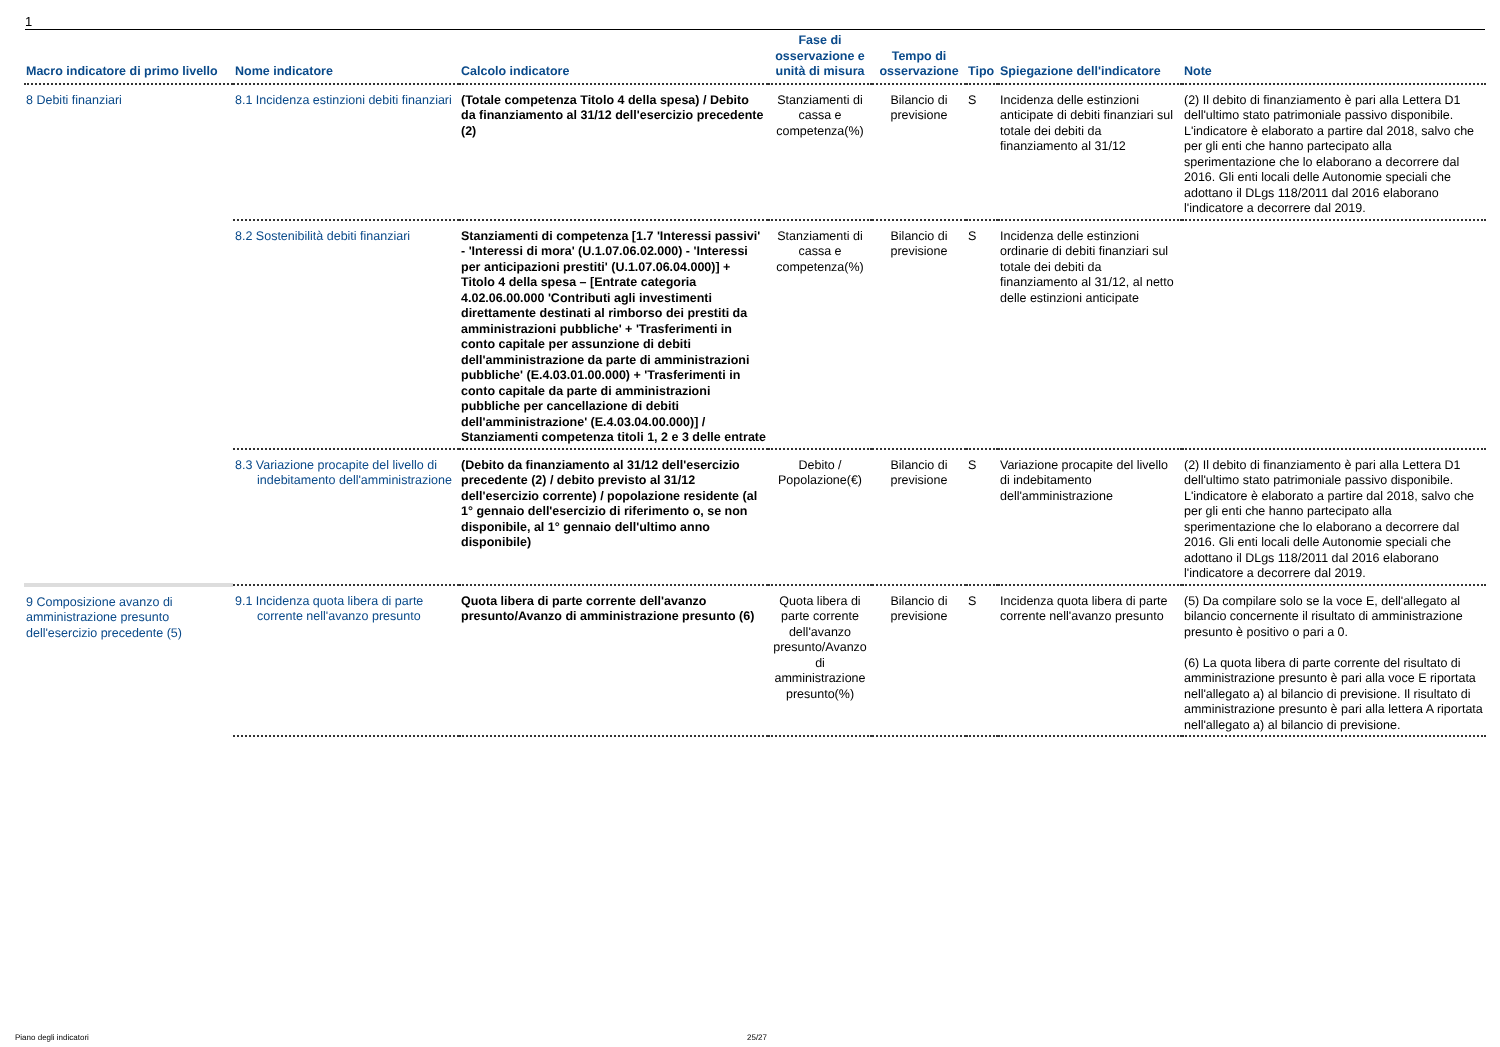1
| Macro indicatore di primo livello | Nome indicatore | Calcolo indicatore | Fase di osservazione e unità di misura | Tempo di osservazione | Tipo | Spiegazione dell'indicatore | Note |
| --- | --- | --- | --- | --- | --- | --- | --- |
| 8 Debiti finanziari | 8.1 Incidenza estinzioni debiti finanziari | (Totale competenza Titolo 4 della spesa) / Debito da finanziamento al 31/12 dell'esercizio precedente (2) | Stanziamenti di cassa e competenza(%) | Bilancio di previsione | S | Incidenza delle estinzioni anticipate di debiti finanziari sul totale dei debiti da finanziamento al 31/12 | (2) Il debito di finanziamento è pari alla Lettera D1 dell'ultimo stato patrimoniale passivo disponibile. L'indicatore è elaborato a partire dal 2018, salvo che per gli enti che hanno partecipato alla sperimentazione che lo elaborano a decorrere dal 2016. Gli enti locali delle Autonomie speciali che adottano il DLgs 118/2011 dal 2016 elaborano l'indicatore a decorrere dal 2019. |
| | 8.2 Sostenibilità debiti finanziari | Stanziamenti di competenza [1.7 'Interessi passivi' - 'Interessi di mora' (U.1.07.06.02.000) - 'Interessi per anticipazioni prestiti' (U.1.07.06.04.000)] + Titolo 4 della spesa – [Entrate categoria 4.02.06.00.000 'Contributi agli investimenti direttamente destinati al rimborso dei prestiti da amministrazioni pubbliche' + 'Trasferimenti in conto capitale per assunzione di debiti dell'amministrazione da parte di amministrazioni pubbliche' (E.4.03.01.00.000) + 'Trasferimenti in conto capitale da parte di amministrazioni pubbliche per cancellazione di debiti dell'amministrazione' (E.4.03.04.00.000)] / Stanziamenti competenza titoli 1, 2 e 3 delle entrate | Stanziamenti di cassa e competenza(%) | Bilancio di previsione | S | Incidenza delle estinzioni ordinarie di debiti finanziari sul totale dei debiti da finanziamento al 31/12, al netto delle estinzioni anticipate | |
| | 8.3 Variazione procapite del livello di indebitamento dell'amministrazione | (Debito da finanziamento al 31/12 dell'esercizio precedente (2) / debito previsto al 31/12 dell'esercizio corrente) / popolazione residente (al 1° gennaio dell'esercizio di riferimento o, se non disponibile, al 1° gennaio dell'ultimo anno disponibile) | Debito / Popolazione(€) | Bilancio di previsione | S | Variazione procapite del livello di indebitamento dell'amministrazione | (2) Il debito di finanziamento è pari alla Lettera D1 dell'ultimo stato patrimoniale passivo disponibile. L'indicatore è elaborato a partire dal 2018, salvo che per gli enti che hanno partecipato alla sperimentazione che lo elaborano a decorrere dal 2016. Gli enti locali delle Autonomie speciali che adottano il DLgs 118/2011 dal 2016 elaborano l'indicatore a decorrere dal 2019. |
| 9 Composizione avanzo di amministrazione presunto dell'esercizio precedente (5) | 9.1 Incidenza quota libera di parte corrente nell'avanzo presunto | Quota libera di parte corrente dell'avanzo presunto/Avanzo di amministrazione presunto (6) | Quota libera di parte corrente dell'avanzo presunto/Avanzo di amministrazione presunto(%) | Bilancio di previsione | S | Incidenza quota libera di parte corrente nell'avanzo presunto | (5) Da compilare solo se la voce E, dell'allegato al bilancio concernente il risultato di amministrazione presunto è positivo o pari a 0. (6) La quota libera di parte corrente del risultato di amministrazione presunto è pari alla voce E riportata nell'allegato a) al bilancio di previsione. Il risultato di amministrazione presunto è pari alla lettera A riportata nell'allegato a) al bilancio di previsione. |
Piano degli indicatori 25/27